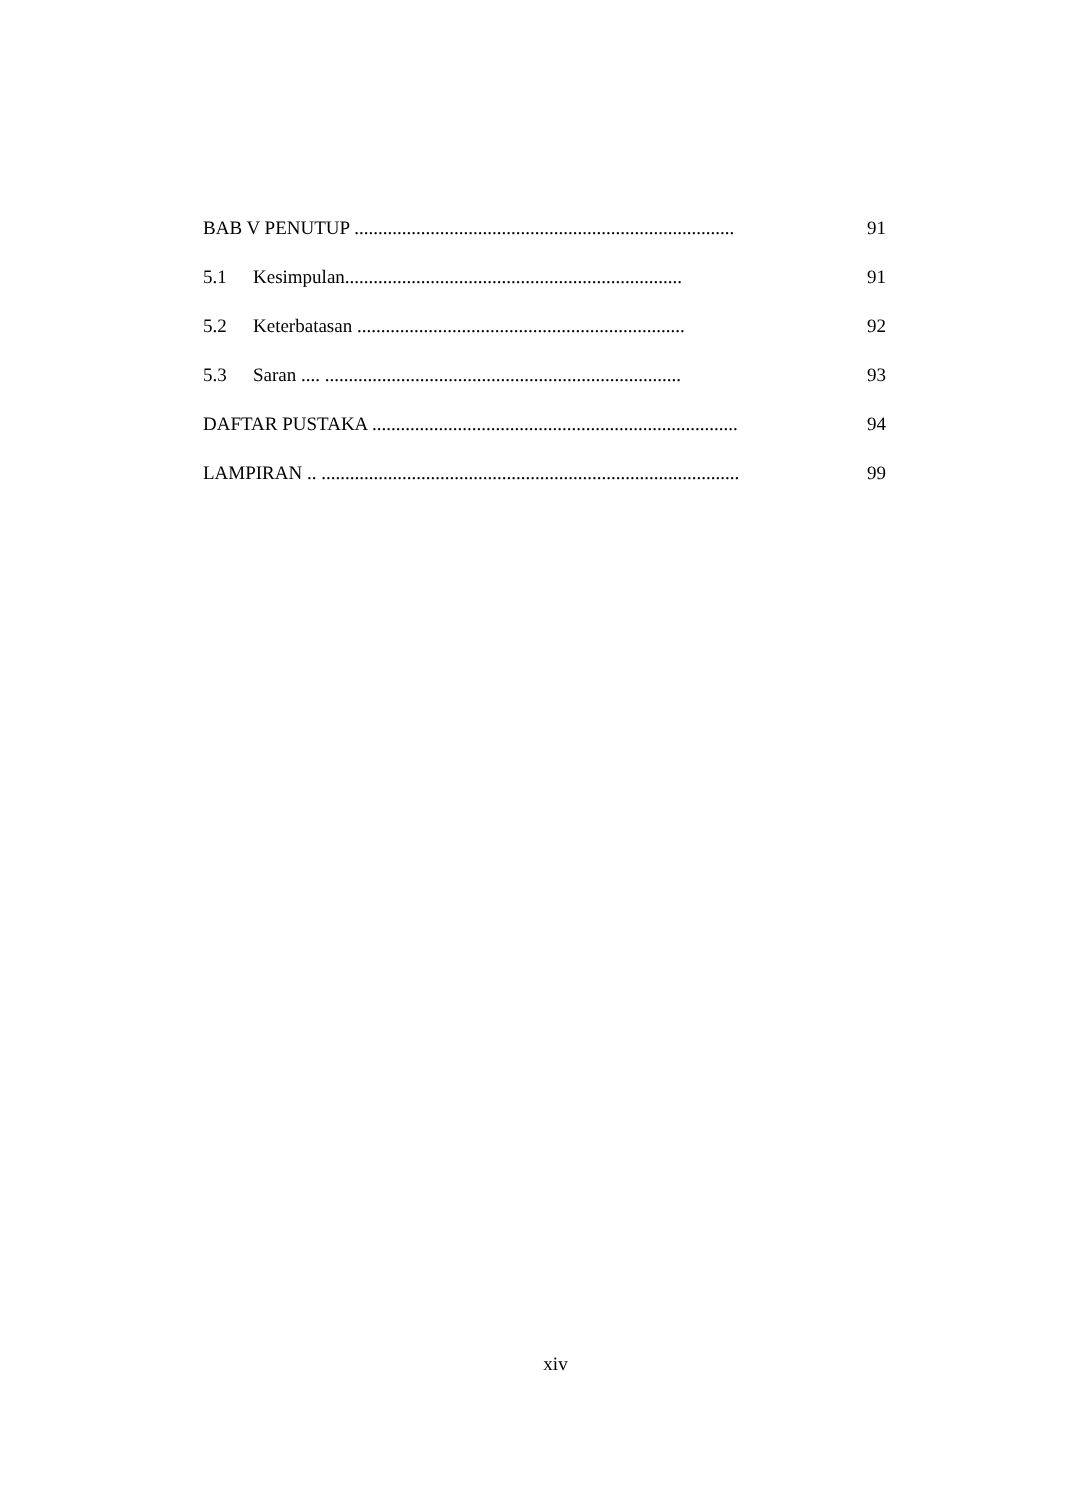BAB V PENUTUP ................................................................................ 91
5.1 Kesimpulan....................................................................... 91
5.2 Keterbatasan ..................................................................... 92
5.3 Saran .... ........................................................................... 93
DAFTAR PUSTAKA ............................................................................. 94
LAMPIRAN .. ........................................................................................ 99
xiv